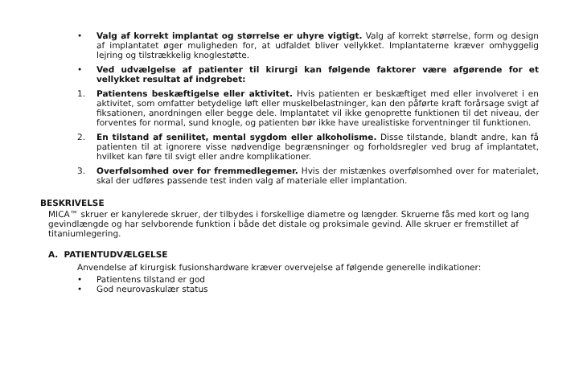• Valg af korrekt implantat og størrelse er uhyre vigtigt. Valg af korrekt størrelse, form og design af implantatet øger muligheden for, at udfaldet bliver vellykket. Implantaterne kræver omhyggelig lejring og tilstrækkelig knoglestøtte.
• Ved udvælgelse af patienter til kirurgi kan følgende faktorer være afgørende for et vellykket resultat af indgrebet:
1. Patientens beskæftigelse eller aktivitet. Hvis patienten er beskæftiget med eller involveret i en aktivitet, som omfatter betydelige løft eller muskelbelastninger, kan den påførte kraft forårsage svigt af fiksationen, anordningen eller begge dele. Implantatet vil ikke genoprette funktionen til det niveau, der forventes for normal, sund knogle, og patienten bør ikke have urealistiske forventninger til funktionen.
2. En tilstand af senilitet, mental sygdom eller alkoholisme. Disse tilstande, blandt andre, kan få patienten til at ignorere visse nødvendige begrænsninger og forholdsregler ved brug af implantatet, hvilket kan føre til svigt eller andre komplikationer.
3. Overfølsomhed over for fremmedlegemer. Hvis der mistænkes overfølsomhed over for materialet, skal der udføres passende test inden valg af materiale eller implantation.
BESKRIVELSE
MICA™ skruer er kanylerede skruer, der tilbydes i forskellige diametre og længder. Skruerne fås med kort og lang gevindlængde og har selvborende funktion i både det distale og proksimale gevind. Alle skruer er fremstillet af titaniumlegering.
A. PATIENTUDVÆLGELSE
Anvendelse af kirurgisk fusionshardware kræver overvejelse af følgende generelle indikationer:
• Patientens tilstand er god
• God neurovaskulær status